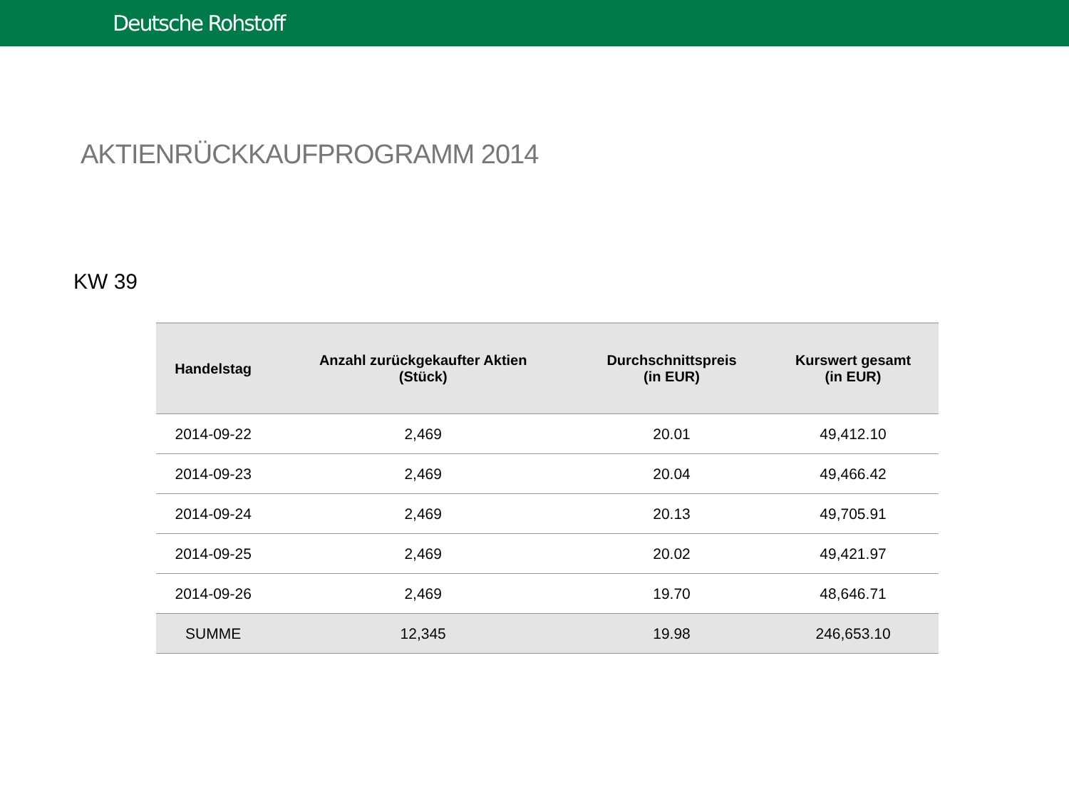Deutsche Rohstoff
AKTIENRÜCKKAUFPROGRAMM 2014
KW 39
| Handelstag | Anzahl zurückgekaufter Aktien (Stück) | Durchschnittspreis (in EUR) | Kurswert gesamt (in EUR) |
| --- | --- | --- | --- |
| 2014-09-22 | 2,469 | 20.01 | 49,412.10 |
| 2014-09-23 | 2,469 | 20.04 | 49,466.42 |
| 2014-09-24 | 2,469 | 20.13 | 49,705.91 |
| 2014-09-25 | 2,469 | 20.02 | 49,421.97 |
| 2014-09-26 | 2,469 | 19.70 | 48,646.71 |
| SUMME | 12,345 | 19.98 | 246,653.10 |